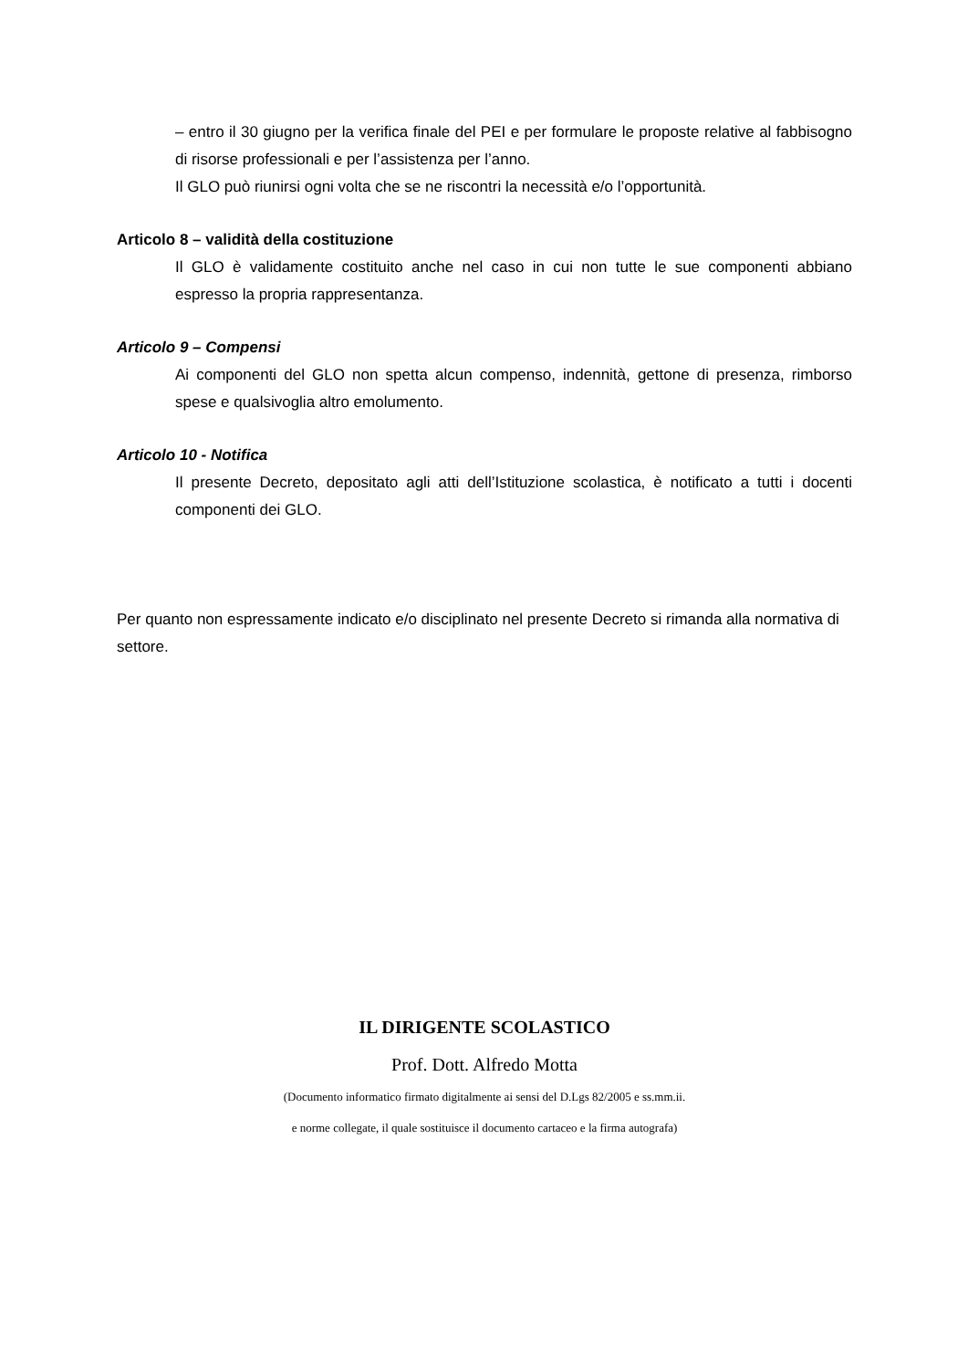– entro il 30 giugno per la verifica finale del PEI e per formulare le proposte relative al fabbisogno di risorse professionali e per l’assistenza per l’anno.
Il GLO può riunirsi ogni volta che se ne riscontri la necessità e/o l’opportunità.
Articolo 8 – validità della costituzione
Il GLO è validamente costituito anche nel caso in cui non tutte le sue componenti abbiano espresso la propria rappresentanza.
Articolo 9 – Compensi
Ai componenti del GLO non spetta alcun compenso, indennità, gettone di presenza, rimborso spese e qualsivoglia altro emolumento.
Articolo 10 - Notifica
Il presente Decreto, depositato agli atti dell’Istituzione scolastica, è notificato a tutti i docenti componenti dei GLO.
Per quanto non espressamente indicato e/o disciplinato nel presente Decreto si rimanda alla normativa di settore.
IL DIRIGENTE SCOLASTICO
Prof. Dott. Alfredo Motta
(Documento informatico firmato digitalmente ai sensi del D.Lgs 82/2005 e ss.mm.ii.
e norme collegate, il quale sostituisce il documento cartaceo e la firma autografa)